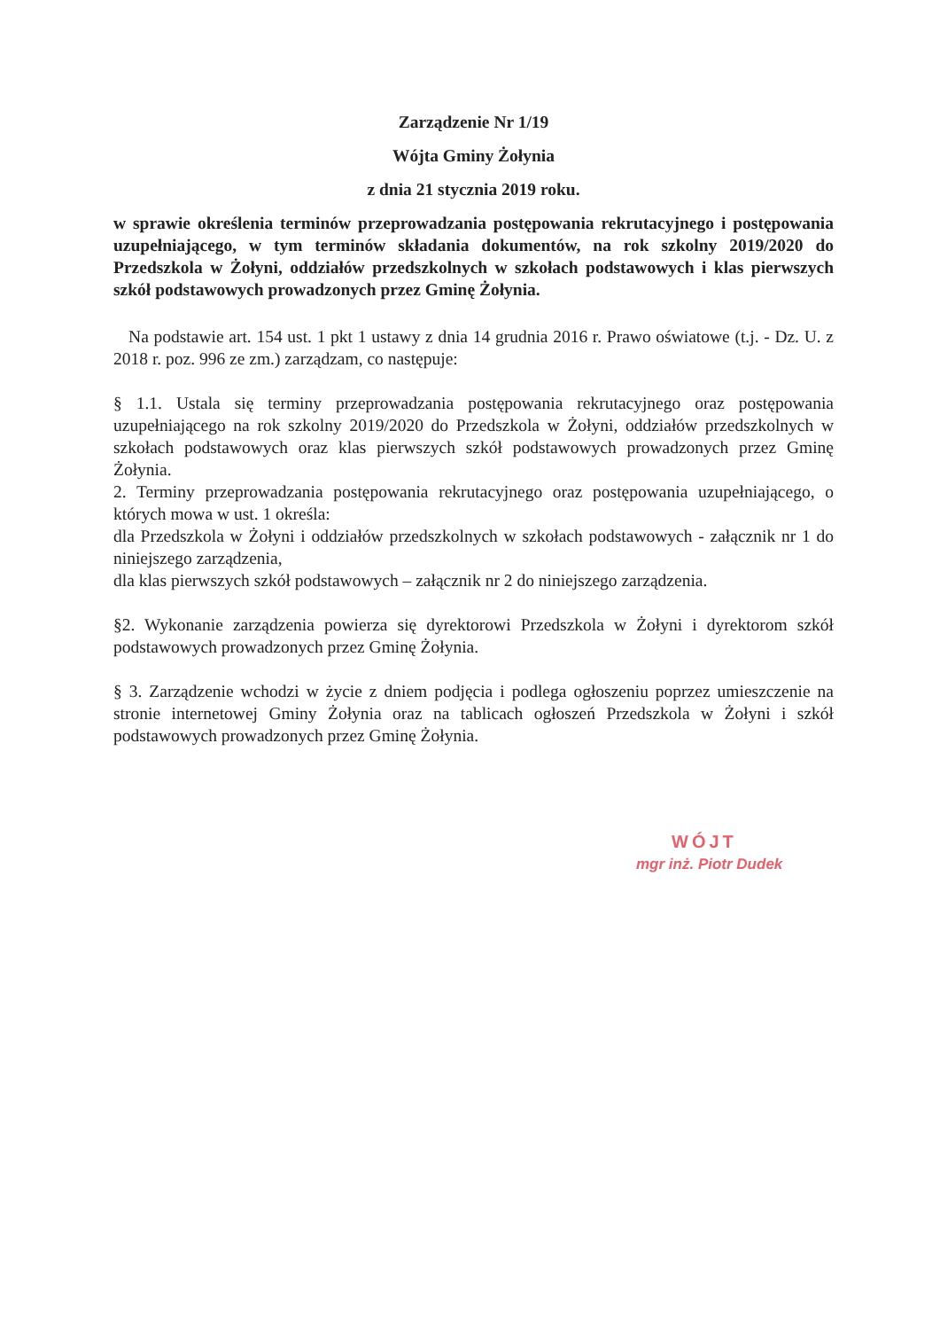Zarządzenie Nr 1/19
Wójta Gminy Żołynia
z dnia 21 stycznia 2019 roku.
w sprawie określenia terminów przeprowadzania postępowania rekrutacyjnego i postępowania uzupełniającego, w tym terminów składania dokumentów, na rok szkolny 2019/2020 do Przedszkola w Żołyni, oddziałów przedszkolnych w szkołach podstawowych i klas pierwszych szkół podstawowych prowadzonych przez Gminę Żołynia.
Na podstawie art. 154 ust. 1 pkt 1 ustawy z dnia 14 grudnia 2016 r. Prawo oświatowe (t.j. - Dz. U. z 2018 r. poz. 996 ze zm.) zarządzam, co następuje:
§ 1.1. Ustala się terminy przeprowadzania postępowania rekrutacyjnego oraz postępowania uzupełniającego na rok szkolny 2019/2020 do Przedszkola w Żołyni, oddziałów przedszkolnych w szkołach podstawowych oraz klas pierwszych szkół podstawowych prowadzonych przez Gminę Żołynia.
2. Terminy przeprowadzania postępowania rekrutacyjnego oraz postępowania uzupełniającego, o których mowa w ust. 1 określa:
dla Przedszkola w Żołyni i oddziałów przedszkolnych w szkołach podstawowych - załącznik nr 1 do niniejszego zarządzenia,
dla klas pierwszych szkół podstawowych – załącznik nr 2 do niniejszego zarządzenia.
§2. Wykonanie zarządzenia powierza się dyrektorowi Przedszkola w Żołyni i dyrektorom szkół podstawowych prowadzonych przez Gminę Żołynia.
§ 3. Zarządzenie wchodzi w życie z dniem podjęcia i podlega ogłoszeniu poprzez umieszczenie na stronie internetowej Gminy Żołynia oraz na tablicach ogłoszeń Przedszkola w Żołyni i szkół podstawowych prowadzonych przez Gminę Żołynia.
WÓJT
mgr inż. Piotr Dudek